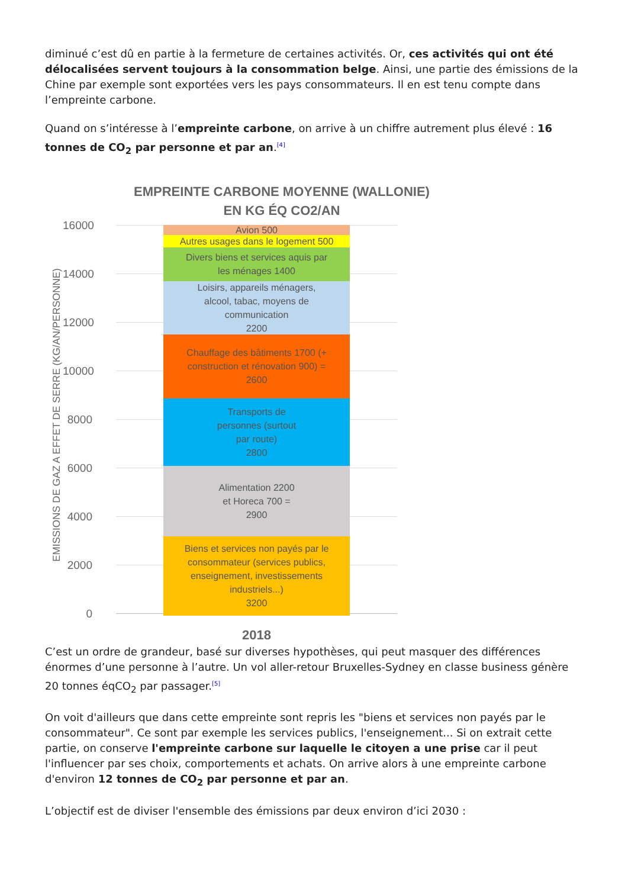diminué c’est dû en partie à la fermeture de certaines activités. Or, ces activités qui ont été délocalisées servent toujours à la consommation belge. Ainsi, une partie des émissions de la Chine par exemple sont exportées vers les pays consommateurs. Il en est tenu compte dans l’empreinte carbone.
Quand on s’intéresse à l’empreinte carbone, on arrive à un chiffre autrement plus élevé : 16 tonnes de CO<sub>2</sub> par personne et par an.<sup>[4]</sup>
EMPREINTE CARBONE MOYENNE (WALLONIE)
EN KG ÉQ CO2/AN
EMISSIONS DE GAZ A EFFET DE SERRE (KG/AN/PERSONNE)
16000
14000
12000
10000
8000
6000
4000
2000
0
Avion 500
Autres usages dans le logement 500
Divers biens et services aquis par
les ménages 1400
Loisirs, appareils ménagers,
alcool, tabac, moyens de
communication
2200
Chauffage des bâtiments 1700 (+
construction et rénovation 900) =
2600
Transports de
personnes (surtout
par route)
2800
Alimentation 2200
et Horeca 700 =
2900
Biens et services non payés par le
consommateur (services publics,
enseignement, investissements
industriels...)
3200
2018
C’est un ordre de grandeur, basé sur diverses hypothèses, qui peut masquer des différences énormes d’une personne à l’autre. Un vol aller-retour Bruxelles-Sydney en classe business génère 20 tonnes éqCO<sub>2</sub> par passager.<sup>[5]</sup>
On voit d'ailleurs que dans cette empreinte sont repris les "biens et services non payés par le consommateur". Ce sont par exemple les services publics, l'enseignement... Si on extrait cette partie, on conserve l'empreinte carbone sur laquelle le citoyen a une prise car il peut l'influencer par ses choix, comportements et achats. On arrive alors à une empreinte carbone d'environ 12 tonnes de CO<sub>2</sub> par personne et par an.
L’objectif est de diviser l'ensemble des émissions par deux environ d’ici 2030 :